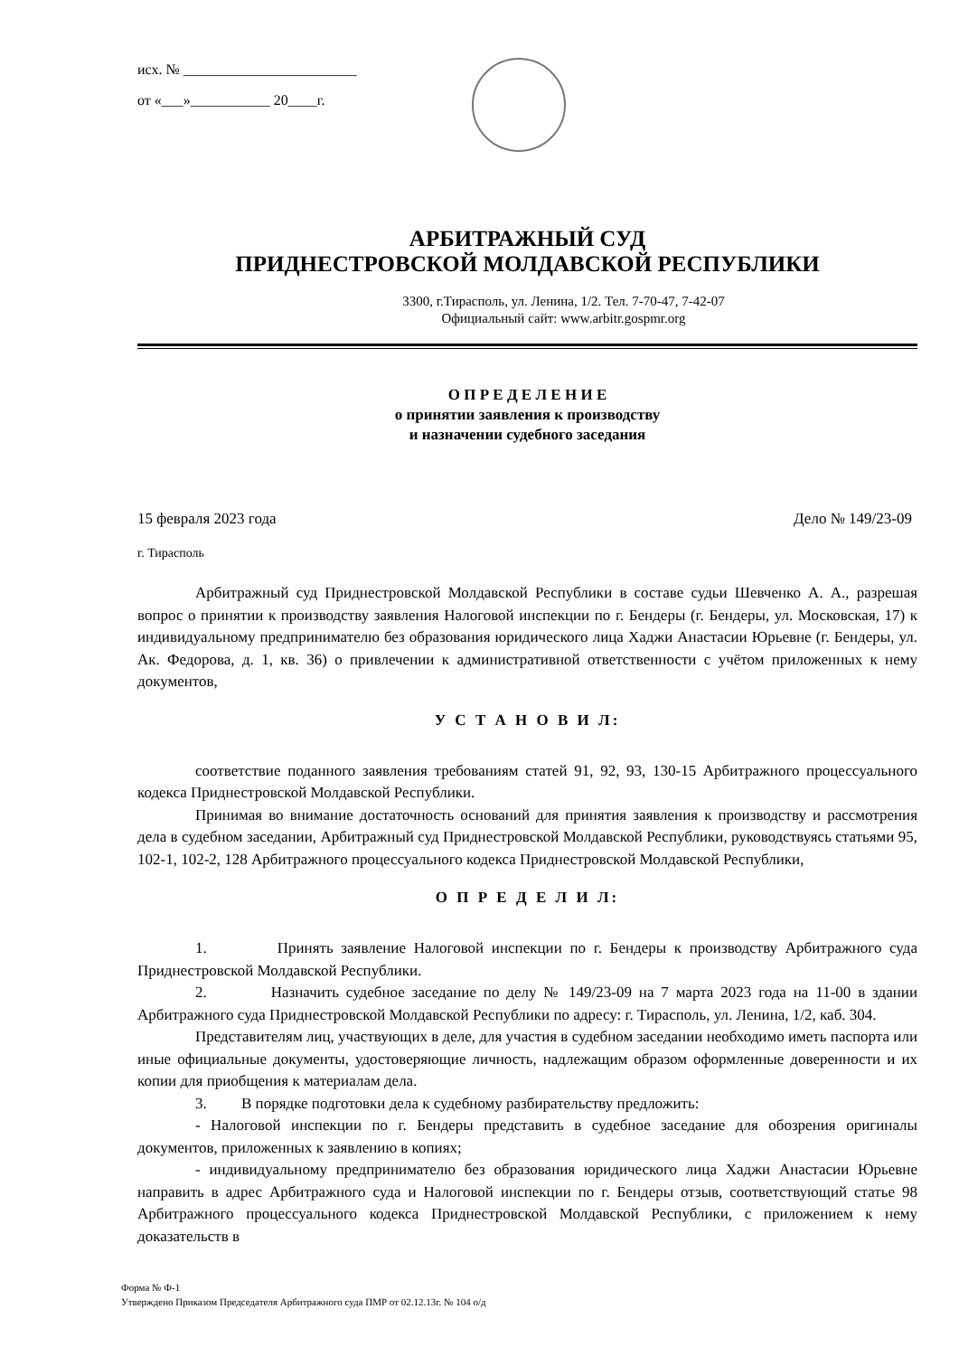исх. № ________________________
от «___»___________ 20____г.
АРБИТРАЖНЫЙ СУД
ПРИДНЕСТРОВСКОЙ МОЛДАВСКОЙ РЕСПУБЛИКИ
3300, г.Тирасполь, ул. Ленина, 1/2. Тел. 7-70-47, 7-42-07
Официальный сайт: www.arbitr.gospmr.org
О П Р Е Д Е Л Е Н И Е
о принятии заявления к производству
и назначении судебного заседания
15 февраля 2023 года Дело № 149/23-09
г. Тирасполь
Арбитражный суд Приднестровской Молдавской Республики в составе судьи Шевченко А. А., разрешая вопрос о принятии к производству заявления Налоговой инспекции по г. Бендеры (г. Бендеры, ул. Московская, 17) к индивидуальному предпринимателю без образования юридического лица Хаджи Анастасии Юрьевне (г. Бендеры, ул. Ак. Федорова, д. 1, кв. 36) о привлечении к административной ответственности с учётом приложенных к нему документов,
У С Т А Н О В И Л:
соответствие поданного заявления требованиям статей 91, 92, 93, 130-15 Арбитражного процессуального кодекса Приднестровской Молдавской Республики.
Принимая во внимание достаточность оснований для принятия заявления к производству и рассмотрения дела в судебном заседании, Арбитражный суд Приднестровской Молдавской Республики, руководствуясь статьями 95, 102-1, 102-2, 128 Арбитражного процессуального кодекса Приднестровской Молдавской Республики,
О П Р Е Д Е Л И Л:
1. Принять заявление Налоговой инспекции по г. Бендеры к производству Арбитражного суда Приднестровской Молдавской Республики.
2. Назначить судебное заседание по делу № 149/23-09 на 7 марта 2023 года на 11-00 в здании Арбитражного суда Приднестровской Молдавской Республики по адресу: г. Тирасполь, ул. Ленина, 1/2, каб. 304.
Представителям лиц, участвующих в деле, для участия в судебном заседании необходимо иметь паспорта или иные официальные документы, удостоверяющие личность, надлежащим образом оформленные доверенности и их копии для приобщения к материалам дела.
3. В порядке подготовки дела к судебному разбирательству предложить:
- Налоговой инспекции по г. Бендеры представить в судебное заседание для обозрения оригиналы документов, приложенных к заявлению в копиях;
- индивидуальному предпринимателю без образования юридического лица Хаджи Анастасии Юрьевне направить в адрес Арбитражного суда и Налоговой инспекции по г. Бендеры отзыв, соответствующий статье 98 Арбитражного процессуального кодекса Приднестровской Молдавской Республики, с приложением к нему доказательств в
Форма № Ф-1
Утверждено Приказом Председателя Арбитражного суда ПМР от 02.12.13г. № 104 о/д